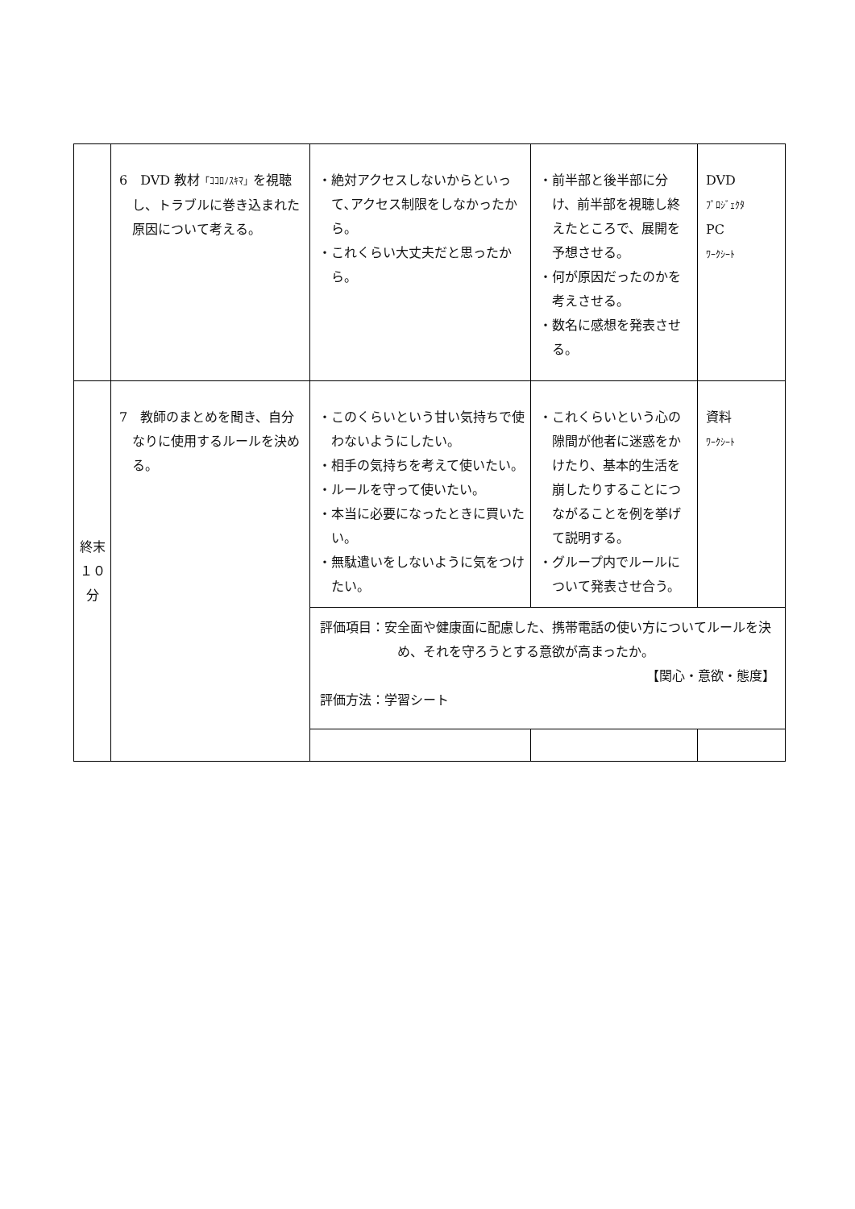| | 6 DVD 教材 「ｺｺﾛﾉｽｷﾏ」 を視聴し、トラブルに巻き込まれた原因について考える。 | ・絶対アクセスしないからといって､アクセス制限をしなかったから。 ・これくらい大丈夫だと思ったから。 | ・前半部と後半部に分け、前半部を視聴し終えたところで、展開を予想させる。 ・何が原因だったのかを考えさせる。 ・数名に感想を発表させる。 | DVD ﾌﾟﾛｼﾞｪｸﾀ PC ﾜｰｸｼｰﾄ |
| 終末 １０ 分 | 7 教師のまとめを聞き、自分なりに使用するルールを決める。 | ・このくらいという甘い気持ちで使わないようにしたい。 ・相手の気持ちを考えて使いたい。 ・ルールを守って使いたい。 ・本当に必要になったときに買いたい。 ・無駄遣いをしないように気をつけたい。 | ・これくらいという心の隙間が他者に迷惑をかけたり、基本的生活を崩したりすることにつながることを例を挙げて説明する。 ・グループ内でルールについて発表させ合う。 | 資料 ﾜｰｸｼｰﾄ |
| | | 評価項目：安全面や健康面に配慮した、携帯電話の使い方についてルールを決め、それを守ろうとする意欲が高まったか。 【関心・意欲・態度】 評価方法：学習シート | | |